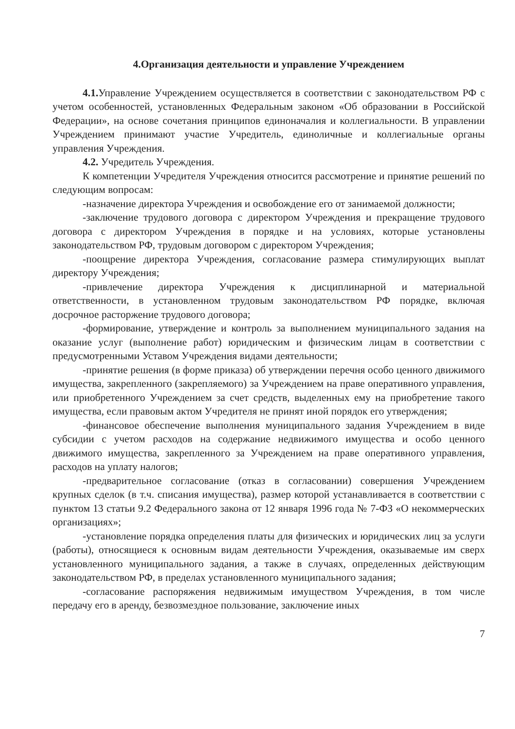4.Организация деятельности и управление Учреждением
4.1. Управление Учреждением осуществляется в соответствии с законодательством РФ с учетом особенностей, установленных Федеральным законом «Об образовании в Российской Федерации», на основе сочетания принципов единоначалия и коллегиальности. В управлении Учреждением принимают участие Учредитель, единоличные и коллегиальные органы управления Учреждения.
4.2. Учредитель Учреждения.
К компетенции Учредителя Учреждения относится рассмотрение и принятие решений по следующим вопросам:
-назначение директора Учреждения и освобождение его от занимаемой должности;
-заключение трудового договора с директором Учреждения и прекращение трудового договора с директором Учреждения в порядке и на условиях, которые установлены законодательством РФ, трудовым договором с директором Учреждения;
-поощрение директора Учреждения, согласование размера стимулирующих выплат директору Учреждения;
-привлечение директора Учреждения к дисциплинарной и материальной ответственности, в установленном трудовым законодательством РФ порядке, включая досрочное расторжение трудового договора;
-формирование, утверждение и контроль за выполнением муниципального задания на оказание услуг (выполнение работ) юридическим и физическим лицам в соответствии с предусмотренными Уставом Учреждения видами деятельности;
-принятие решения (в форме приказа) об утверждении перечня особо ценного движимого имущества, закрепленного (закрепляемого) за Учреждением на праве оперативного управления, или приобретенного Учреждением за счет средств, выделенных ему на приобретение такого имущества, если правовым актом Учредителя не принят иной порядок его утверждения;
-финансовое обеспечение выполнения муниципального задания Учреждением в виде субсидии с учетом расходов на содержание недвижимого имущества и особо ценного движимого имущества, закрепленного за Учреждением на праве оперативного управления, расходов на уплату налогов;
-предварительное согласование (отказ в согласовании) совершения Учреждением крупных сделок (в т.ч. списания имущества), размер которой устанавливается в соответствии с пунктом 13 статьи 9.2 Федерального закона от 12 января 1996 года № 7-ФЗ «О некоммерческих организациях»;
-установление порядка определения платы для физических и юридических лиц за услуги (работы), относящиеся к основным видам деятельности Учреждения, оказываемые им сверх установленного муниципального задания, а также в случаях, определенных действующим законодательством РФ, в пределах установленного муниципального задания;
-согласование распоряжения недвижимым имуществом Учреждения, в том числе передачу его в аренду, безвозмездное пользование, заключение иных
7